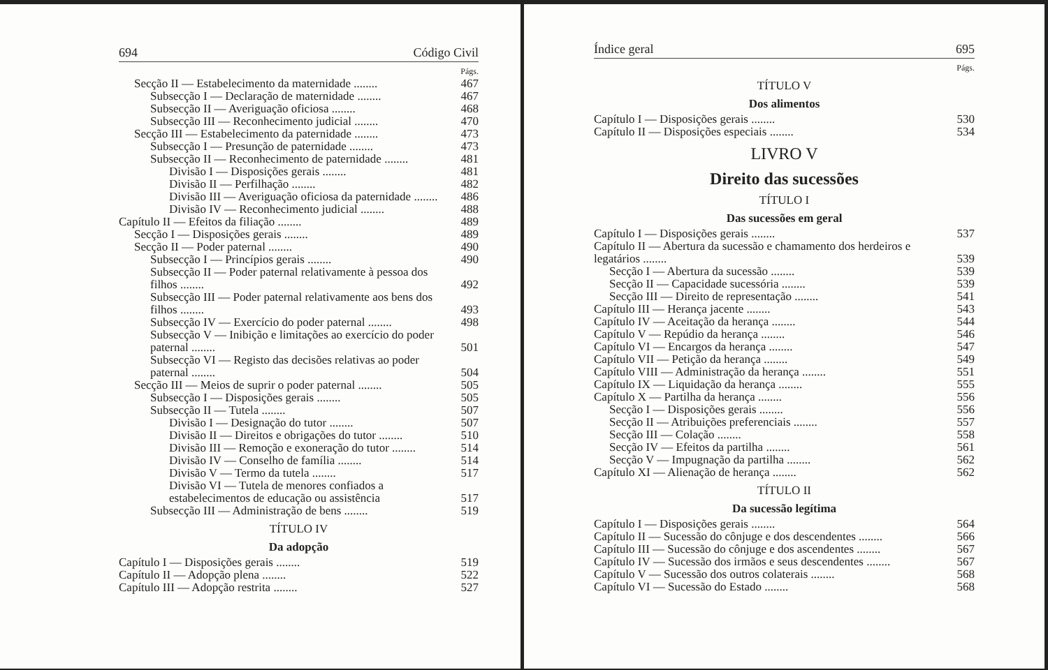694 Código Civil
| | Págs. |
| Secção II — Estabelecimento da maternidade ........ | 467 |
| Subsecção I — Declaração de maternidade ........ | 467 |
| Subsecção II — Averiguação oficiosa ........ | 468 |
| Subsecção III — Reconhecimento judicial ........ | 470 |
| Secção III — Estabelecimento da paternidade ........ | 473 |
| Subsecção I — Presunção de paternidade ........ | 473 |
| Subsecção II — Reconhecimento de paternidade ........ | 481 |
| Divisão I — Disposições gerais ........ | 481 |
| Divisão II — Perfilhação ........ | 482 |
| Divisão III — Averiguação oficiosa da paternidade ........ | 486 |
| Divisão IV — Reconhecimento judicial ........ | 488 |
| Capítulo II — Efeitos da filiação ........ | 489 |
| Secção I — Disposições gerais ........ | 489 |
| Secção II — Poder paternal ........ | 490 |
| Subsecção I — Princípios gerais ........ | 490 |
| Subsecção II — Poder paternal relativamente à pessoa dos filhos ........ | 492 |
| Subsecção III — Poder paternal relativamente aos bens dos filhos ........ | 493 |
| Subsecção IV — Exercício do poder paternal ........ | 498 |
| Subsecção V — Inibição e limitações ao exercício do poder paternal ........ | 501 |
| Subsecção VI — Registo das decisões relativas ao poder paternal ........ | 504 |
| Secção III — Meios de suprir o poder paternal ........ | 505 |
| Subsecção I — Disposições gerais ........ | 505 |
| Subsecção II — Tutela ........ | 507 |
| Divisão I — Designação do tutor ........ | 507 |
| Divisão II — Direitos e obrigações do tutor ........ | 510 |
| Divisão III — Remoção e exoneração do tutor ........ | 514 |
| Divisão IV — Conselho de família ........ | 514 |
| Divisão V — Termo da tutela ........ | 517 |
| Divisão VI — Tutela de menores confiados a estabelecimentos de educação ou assistência | 517 |
| Subsecção III — Administração de bens ........ | 519 |
TÍTULO IV
Da adopção
| Capítulo I — Disposições gerais ........ | 519 |
| Capítulo II — Adopção plena ........ | 522 |
| Capítulo III — Adopção restrita ........ | 527 |
Índice geral 695
Págs.
TÍTULO V
Dos alimentos
| Capítulo I — Disposições gerais ........ | 530 |
| Capítulo II — Disposições especiais ........ | 534 |
LIVRO V
Direito das sucessões
TÍTULO I
Das sucessões em geral
| Capítulo I — Disposições gerais ........ | 537 |
| Capítulo II — Abertura da sucessão e chamamento dos herdeiros e legatários ........ | 539 |
| Secção I — Abertura da sucessão ........ | 539 |
| Secção II — Capacidade sucessória ........ | 539 |
| Secção III — Direito de representação ........ | 541 |
| Capítulo III — Herança jacente ........ | 543 |
| Capítulo IV — Aceitação da herança ........ | 544 |
| Capítulo V — Repúdio da herança ........ | 546 |
| Capítulo VI — Encargos da herança ........ | 547 |
| Capítulo VII — Petição da herança ........ | 549 |
| Capítulo VIII — Administração da herança ........ | 551 |
| Capítulo IX — Liquidação da herança ........ | 555 |
| Capítulo X — Partilha da herança ........ | 556 |
| Secção I — Disposições gerais ........ | 556 |
| Secção II — Atribuições preferenciais ........ | 557 |
| Secção III — Colação ........ | 558 |
| Secção IV — Efeitos da partilha ........ | 561 |
| Secção V — Impugnação da partilha ........ | 562 |
| Capítulo XI — Alienação de herança ........ | 562 |
TÍTULO II
Da sucessão legítima
| Capítulo I — Disposições gerais ........ | 564 |
| Capítulo II — Sucessão do cônjuge e dos descendentes ........ | 566 |
| Capítulo III — Sucessão do cônjuge e dos ascendentes ........ | 567 |
| Capítulo IV — Sucessão dos irmãos e seus descendentes ........ | 567 |
| Capítulo V — Sucessão dos outros colaterais ........ | 568 |
| Capítulo VI — Sucessão do Estado ........ | 568 |